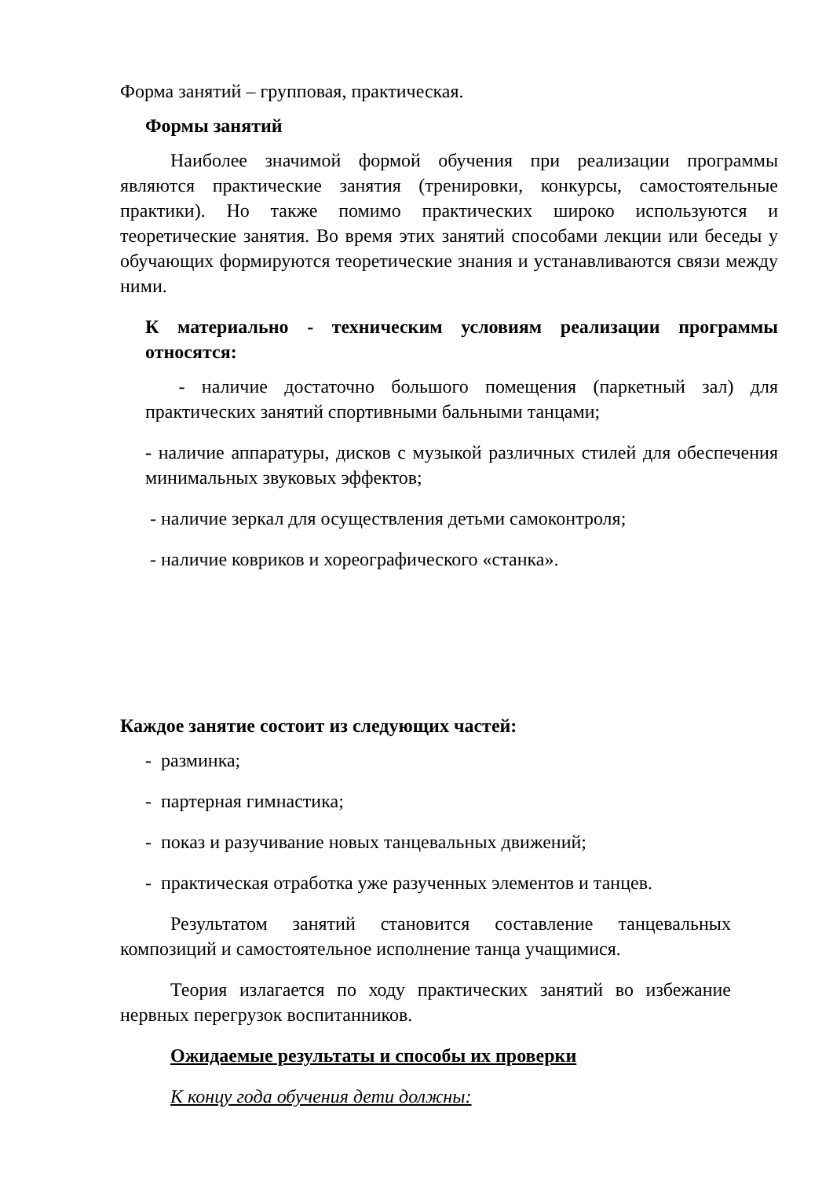Форма занятий – групповая, практическая.
Формы занятий
Наиболее значимой формой обучения при реализации программы являются практические занятия (тренировки, конкурсы, самостоятельные практики). Но также помимо практических широко используются и теоретические занятия. Во время этих занятий способами лекции или беседы у обучающих формируются теоретические знания и устанавливаются связи между ними.
К материально - техническим условиям реализации программы относятся:
- наличие достаточно большого помещения (паркетный зал) для практических занятий спортивными бальными танцами;
- наличие аппаратуры, дисков с музыкой различных стилей для обеспечения минимальных звуковых эффектов;
- наличие зеркал для осуществления детьми самоконтроля;
- наличие ковриков и хореографического «станка».
Каждое занятие состоит из следующих частей:
- разминка;
- партерная гимнастика;
- показ и разучивание новых танцевальных движений;
- практическая отработка уже разученных элементов и танцев.
Результатом занятий становится составление танцевальных композиций и самостоятельное исполнение танца учащимися.
Теория излагается по ходу практических занятий во избежание нервных перегрузок воспитанников.
Ожидаемые результаты и способы их проверки
К концу года обучения дети должны: